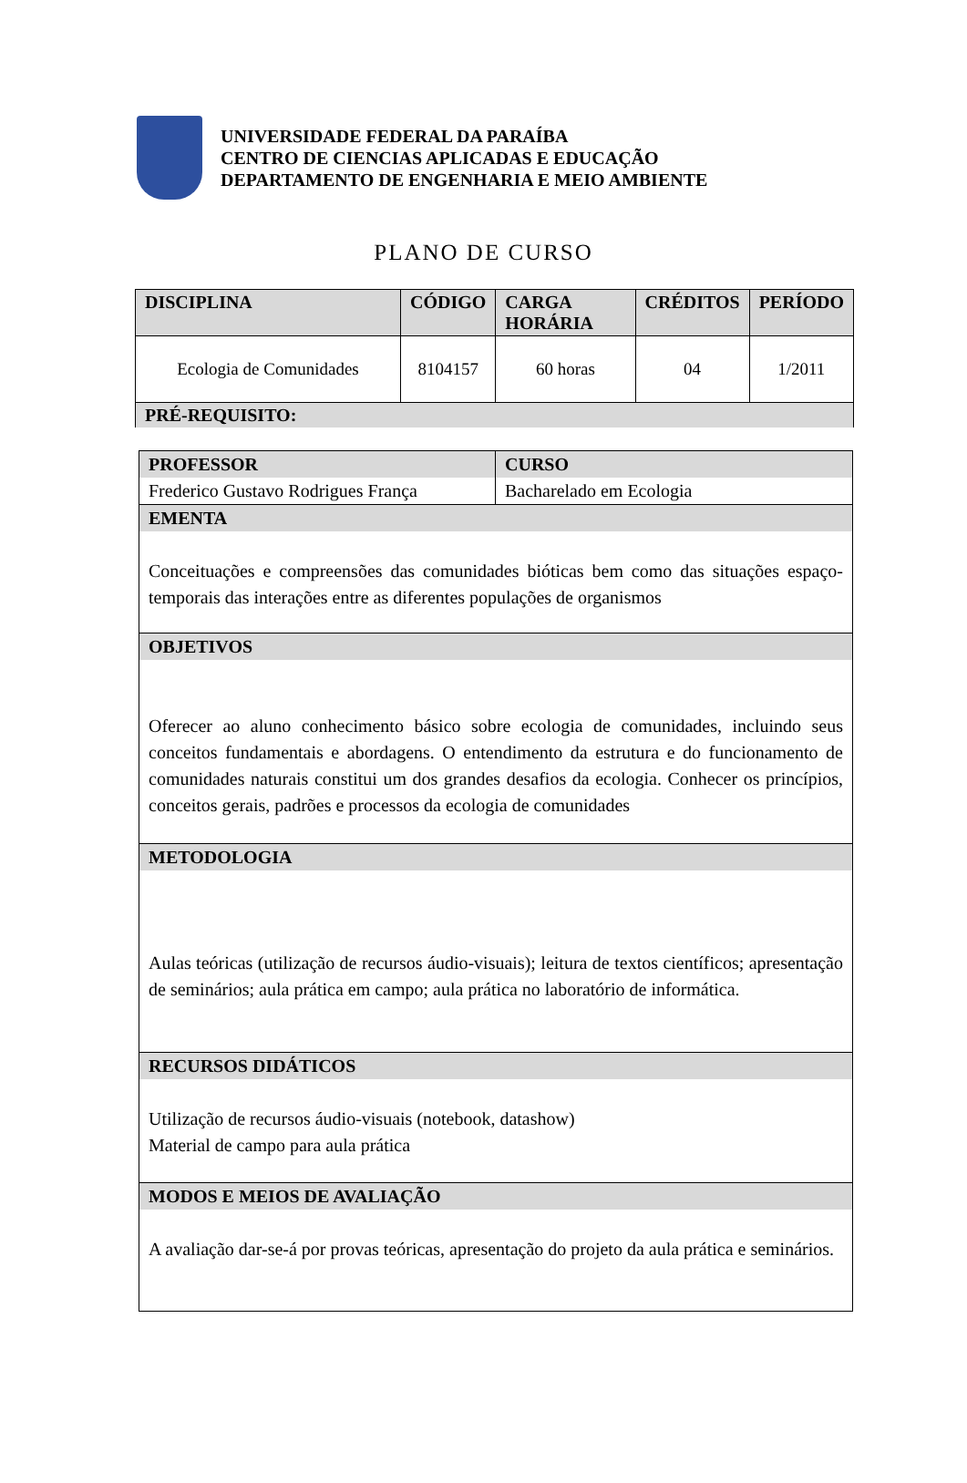UNIVERSIDADE FEDERAL DA PARAÍBA
CENTRO DE CIENCIAS APLICADAS E EDUCAÇÃO
DEPARTAMENTO DE ENGENHARIA E MEIO AMBIENTE
PLANO DE CURSO
| DISCIPLINA | CÓDIGO | CARGA HORÁRIA | CRÉDITOS | PERÍODO |
| --- | --- | --- | --- | --- |
| Ecologia de Comunidades | 8104157 | 60 horas | 04 | 1/2011 |
| PRÉ-REQUISITO: | | | | |
| PROFESSOR Frederico Gustavo Rodrigues França | CURSO Bacharelado em Ecologia |
| EMENTA Conceituações e compreensões das comunidades bióticas bem como das situações espaço-temporais das interações entre as diferentes populações de organismos | |
| OBJETIVOS Oferecer ao aluno conhecimento básico sobre ecologia de comunidades, incluindo seus conceitos fundamentais e abordagens. O entendimento da estrutura e do funcionamento de comunidades naturais constitui um dos grandes desafios da ecologia. Conhecer os princípios, conceitos gerais, padrões e processos da ecologia de comunidades | |
| METODOLOGIA Aulas teóricas (utilização de recursos áudio-visuais); leitura de textos científicos; apresentação de seminários; aula prática em campo; aula prática no laboratório de informática. | |
| RECURSOS DIDÁTICOS Utilização de recursos áudio-visuais (notebook, datashow) Material de campo para aula prática | |
| MODOS E MEIOS DE AVALIAÇÃO A avaliação dar-se-á por provas teóricas, apresentação do projeto da aula prática e seminários. | |